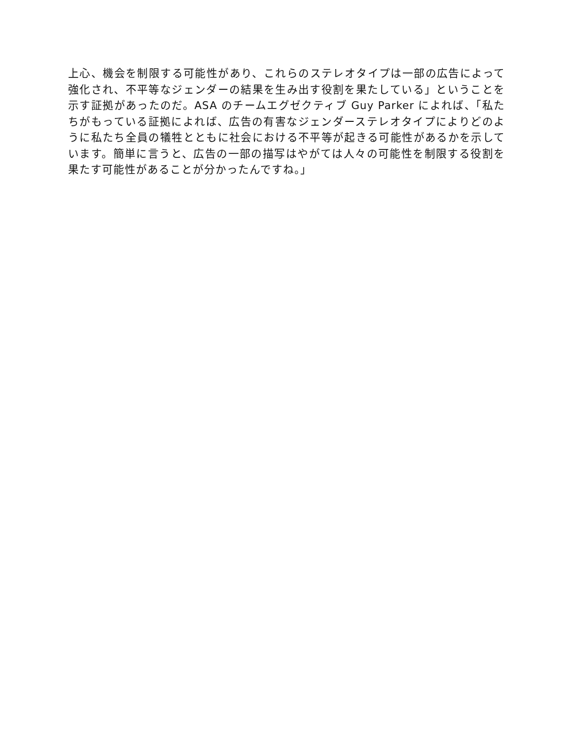上心、機会を制限する可能性があり、これらのステレオタイプは一部の広告によって強化され、不平等なジェンダーの結果を生み出す役割を果たしている」ということを示す証拠があったのだ。ASA のチームエグゼクティブ Guy Parker によれば、「私たちがもっている証拠によれば、広告の有害なジェンダーステレオタイプによりどのように私たち全員の犠牲とともに社会における不平等が起きる可能性があるかを示しています。簡単に言うと、広告の一部の描写はやがては人々の可能性を制限する役割を果たす可能性があることが分かったんですね。」